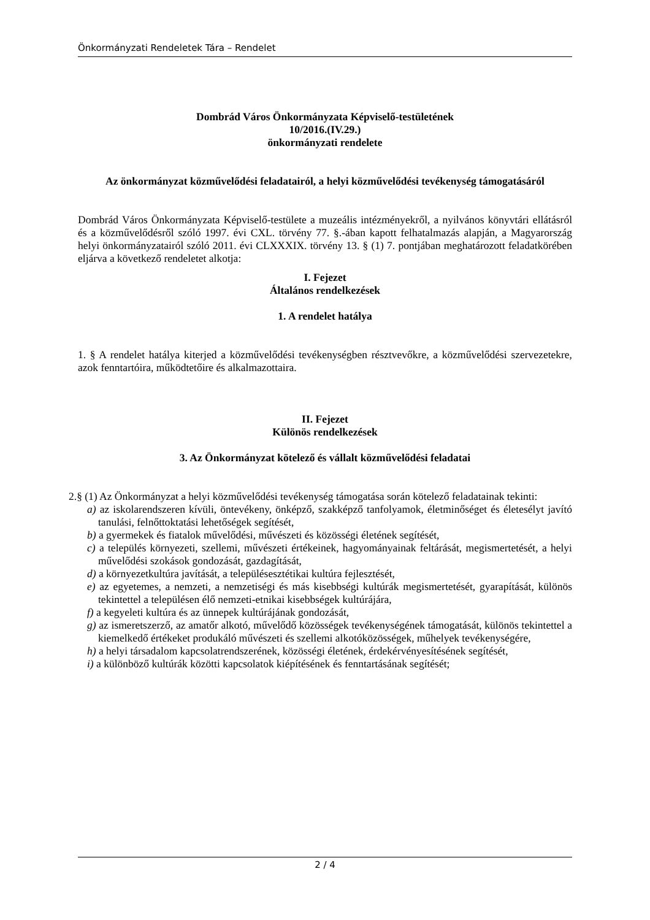Önkormányzati Rendeletek Tára – Rendelet
Dombrád Város Önkormányzata Képviselő-testületének
10/2016.(IV.29.)
önkormányzati rendelete
Az önkormányzat közművelődési feladatairól, a helyi közművelődési tevékenység támogatásáról
Dombrád Város Önkormányzata Képviselő-testülete a muzeális intézményekről, a nyilvános könyvtári ellátásról és a közművelődésről szóló 1997. évi CXL. törvény 77. §.-ában kapott felhatalmazás alapján, a Magyarország helyi önkormányzatairól szóló 2011. évi CLXXXIX. törvény 13. § (1) 7. pontjában meghatározott feladatkörében eljárva a következő rendeletet alkotja:
I. Fejezet
Általános rendelkezések
1. A rendelet hatálya
1. § A rendelet hatálya kiterjed a közművelődési tevékenységben résztvevőkre, a közművelődési szervezetekre, azok fenntartóira, működtetőire és alkalmazottaira.
II. Fejezet
Különös rendelkezések
3. Az Önkormányzat kötelező és vállalt közművelődési feladatai
2.§ (1) Az Önkormányzat a helyi közművelődési tevékenység támogatása során kötelező feladatainak tekinti:
a) az iskolarendszeren kívüli, öntevékeny, önképző, szakképző tanfolyamok, életminőséget és életesélyt javító tanulási, felnőttoktatási lehetőségek segítését,
b) a gyermekek és fiatalok művelődési, művészeti és közösségi életének segítését,
c) a település környezeti, szellemi, művészeti értékeinek, hagyományainak feltárását, megismertetését, a helyi művelődési szokások gondozását, gazdagítását,
d) a környezetkultúra javítását, a településesztétikai kultúra fejlesztését,
e) az egyetemes, a nemzeti, a nemzetiségi és más kisebbségi kultúrák megismertetését, gyarapítását, különös tekintettel a településen élő nemzeti-etnikai kisebbségek kultúrájára,
f) a kegyeleti kultúra és az ünnepek kultúrájának gondozását,
g) az ismeretszerző, az amatőr alkotó, művelődő közösségek tevékenységének támogatását, különös tekintettel a kiemelkedő értékeket produkáló művészeti és szellemi alkotóközösségek, műhelyek tevékenységére,
h) a helyi társadalom kapcsolatrendszerének, közösségi életének, érdekérvényesítésének segítését,
i) a különböző kultúrák közötti kapcsolatok kiépítésének és fenntartásának segítését;
2 / 4